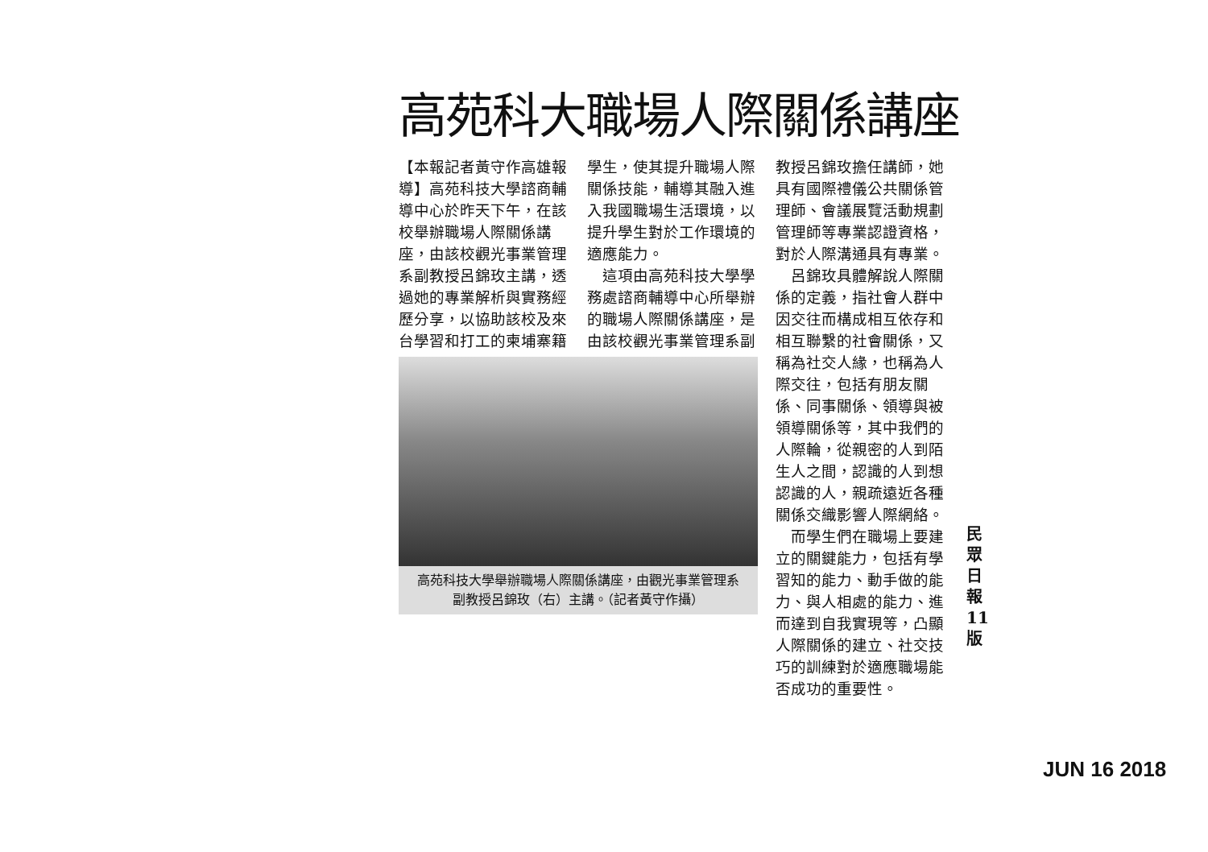高苑科大職場人際關係講座
【本報記者黃守作高雄報導】高苑科技大學諮商輔導中心於昨天下午，在該校舉辦職場人際關係講座，由該校觀光事業管理系副教授呂錦玫主講，透過她的專業解析與實務經歷分享，以協助該校及來台學習和打工的柬埔寨籍
學生，使其提升職場人際關係技能，輔導其融入進入我國職場生活環境，以提升學生對於工作環境的適應能力。
　這項由高苑科技大學學務處諮商輔導中心所舉辦的職場人際關係講座，是由該校觀光事業管理系副
高苑科技大學舉辦職場人際關係講座，由觀光事業管理系副教授呂錦玫（右）主講。（記者黃守作攝）
教授呂錦玫擔任講師，她具有國際禮儀公共關係管理師、會議展覽活動規劃管理師等專業認證資格，對於人際溝通具有專業。
　呂錦玫具體解說人際關係的定義，指社會人群中因交往而構成相互依存和相互聯繫的社會關係，又稱為社交人緣，也稱為人際交往，包括有朋友關係、同事關係、領導與被領導關係等，其中我們的人際輪，從親密的人到陌生人之間，認識的人到想認識的人，親疏遠近各種關係交織影響人際網絡。
　而學生們在職場上要建立的關鍵能力，包括有學習知的能力、動手做的能力、與人相處的能力、進而達到自我實現等，凸顯人際關係的建立、社交技巧的訓練對於適應職場能否成功的重要性。
民眾日報 11 版
JUN 16 2018